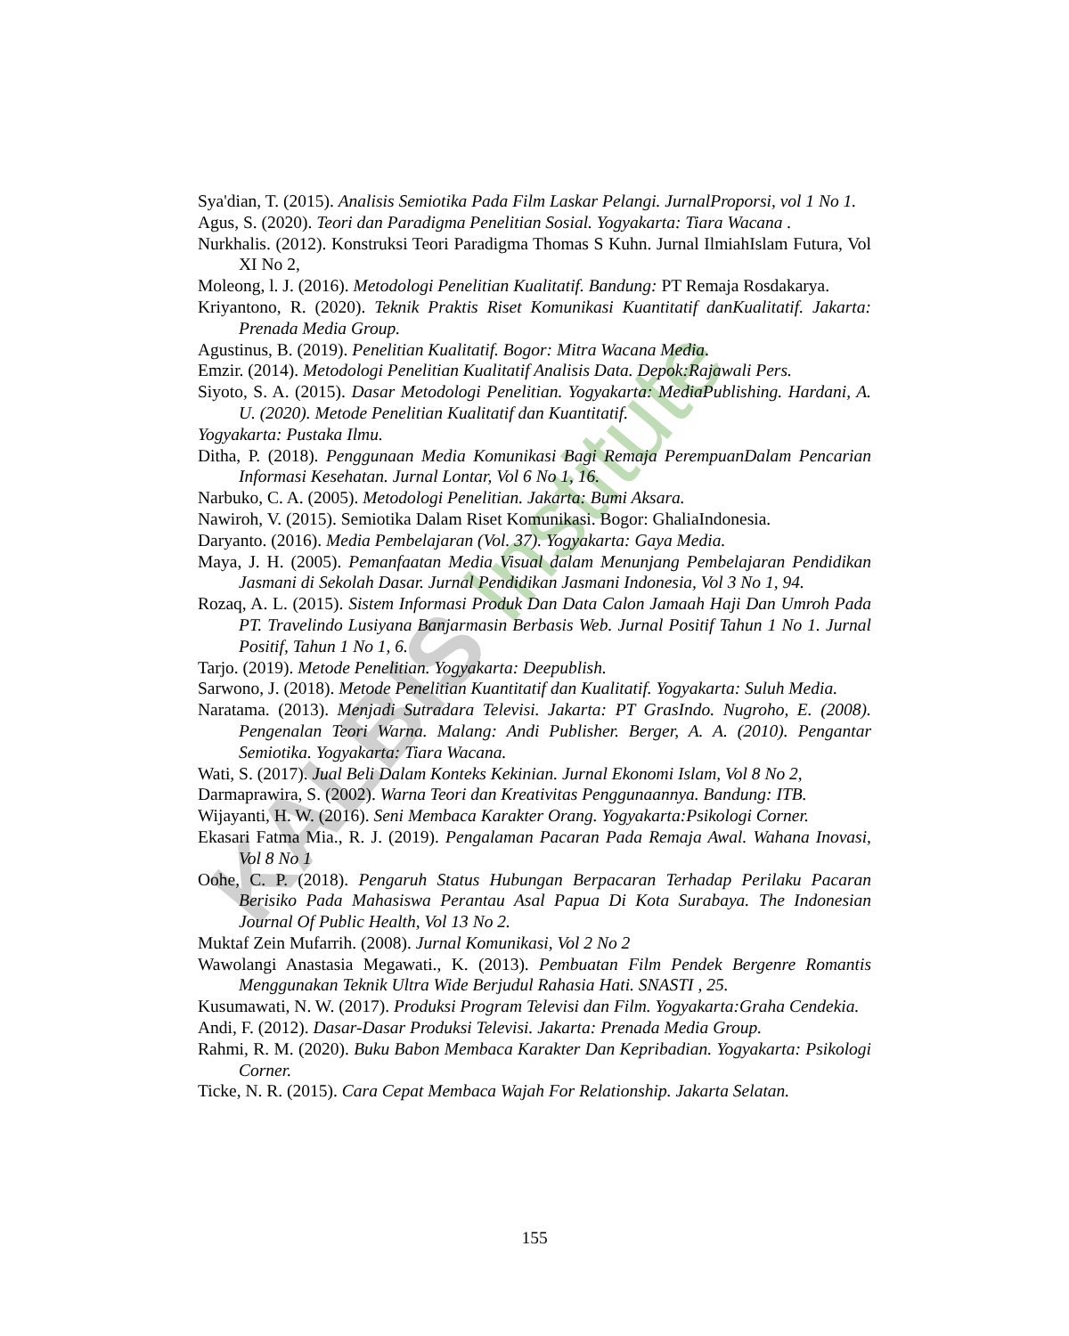KALBIS Institute
Sya'dian, T. (2015). Analisis Semiotika Pada Film Laskar Pelangi. JurnalProporsi, vol 1 No 1.
Agus, S. (2020). Teori dan Paradigma Penelitian Sosial. Yogyakarta: Tiara Wacana .
Nurkhalis. (2012). Konstruksi Teori Paradigma Thomas S Kuhn. Jurnal IlmiahIslam Futura, Vol XI No 2,
Moleong, l. J. (2016). Metodologi Penelitian Kualitatif. Bandung: PT Remaja Rosdakarya.
Kriyantono, R. (2020). Teknik Praktis Riset Komunikasi Kuantitatif danKualitatif. Jakarta: Prenada Media Group.
Agustinus, B. (2019). Penelitian Kualitatif. Bogor: Mitra Wacana Media.
Emzir. (2014). Metodologi Penelitian Kualitatif Analisis Data. Depok:Rajawali Pers.
Siyoto, S. A. (2015). Dasar Metodologi Penelitian. Yogyakarta: MediaPublishing. Hardani, A. U. (2020). Metode Penelitian Kualitatif dan Kuantitatif.
Yogyakarta: Pustaka Ilmu.
Ditha, P. (2018). Penggunaan Media Komunikasi Bagi Remaja PerempuanDalam Pencarian Informasi Kesehatan. Jurnal Lontar, Vol 6 No 1, 16.
Narbuko, C. A. (2005). Metodologi Penelitian. Jakarta: Bumi Aksara.
Nawiroh, V. (2015). Semiotika Dalam Riset Komunikasi. Bogor: GhaliaIndonesia.
Daryanto. (2016). Media Pembelajaran (Vol. 37). Yogyakarta: Gaya Media.
Maya, J. H. (2005). Pemanfaatan Media Visual dalam Menunjang Pembelajaran Pendidikan Jasmani di Sekolah Dasar. Jurnal Pendidikan Jasmani Indonesia, Vol 3 No 1, 94.
Rozaq, A. L. (2015). Sistem Informasi Produk Dan Data Calon Jamaah Haji Dan Umroh Pada PT. Travelindo Lusiyana Banjarmasin Berbasis Web. Jurnal Positif Tahun 1 No 1. Jurnal Positif, Tahun 1 No 1, 6.
Tarjo. (2019). Metode Penelitian. Yogyakarta: Deepublish.
Sarwono, J. (2018). Metode Penelitian Kuantitatif dan Kualitatif. Yogyakarta: Suluh Media.
Naratama. (2013). Menjadi Sutradara Televisi. Jakarta: PT GrasIndo. Nugroho, E. (2008). Pengenalan Teori Warna. Malang: Andi Publisher. Berger, A. A. (2010). Pengantar Semiotika. Yogyakarta: Tiara Wacana.
Wati, S. (2017). Jual Beli Dalam Konteks Kekinian. Jurnal Ekonomi Islam, Vol 8 No 2,
Darmaprawira, S. (2002). Warna Teori dan Kreativitas Penggunaannya. Bandung: ITB.
Wijayanti, H. W. (2016). Seni Membaca Karakter Orang. Yogyakarta:Psikologi Corner.
Ekasari Fatma Mia., R. J. (2019). Pengalaman Pacaran Pada Remaja Awal. Wahana Inovasi, Vol 8 No 1
Oohe, C. P. (2018). Pengaruh Status Hubungan Berpacaran Terhadap Perilaku Pacaran Berisiko Pada Mahasiswa Perantau Asal Papua Di Kota Surabaya. The Indonesian Journal Of Public Health, Vol 13 No 2.
Muktaf Zein Mufarrih. (2008). Jurnal Komunikasi, Vol 2 No 2
Wawolangi Anastasia Megawati., K. (2013). Pembuatan Film Pendek Bergenre Romantis Menggunakan Teknik Ultra Wide Berjudul Rahasia Hati. SNASTI , 25.
Kusumawati, N. W. (2017). Produksi Program Televisi dan Film. Yogyakarta:Graha Cendekia.
Andi, F. (2012). Dasar-Dasar Produksi Televisi. Jakarta: Prenada Media Group.
Rahmi, R. M. (2020). Buku Babon Membaca Karakter Dan Kepribadian. Yogyakarta: Psikologi Corner.
Ticke, N. R. (2015). Cara Cepat Membaca Wajah For Relationship. Jakarta Selatan.
155